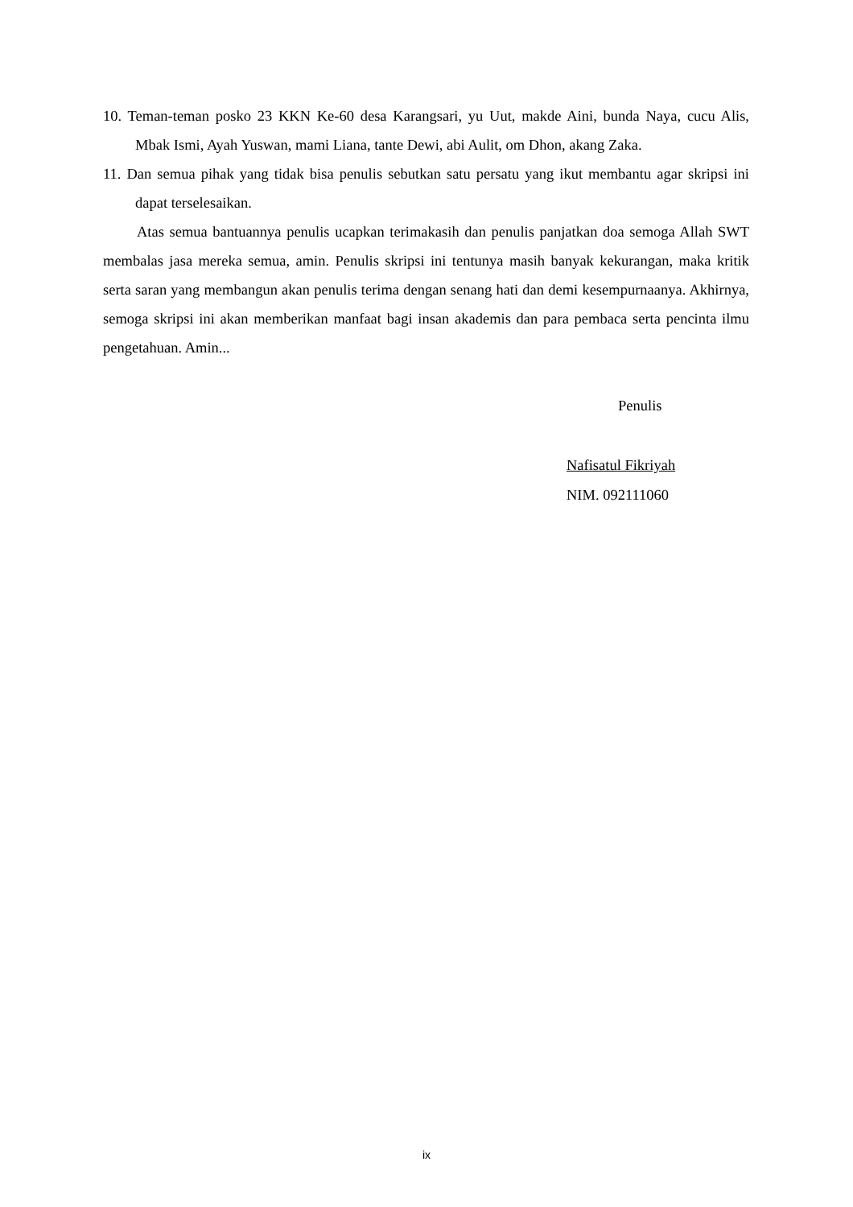10. Teman-teman posko 23 KKN Ke-60 desa Karangsari, yu Uut, makde Aini, bunda Naya, cucu Alis, Mbak Ismi, Ayah Yuswan, mami Liana, tante Dewi, abi Aulit, om Dhon, akang Zaka.
11. Dan semua pihak yang tidak bisa penulis sebutkan satu persatu yang ikut membantu agar skripsi ini dapat terselesaikan.
Atas semua bantuannya penulis ucapkan terimakasih dan penulis panjatkan doa semoga Allah SWT membalas jasa mereka semua, amin. Penulis skripsi ini tentunya masih banyak kekurangan, maka kritik serta saran yang membangun akan penulis terima dengan senang hati dan demi kesempurnaanya. Akhirnya, semoga skripsi ini akan memberikan manfaat bagi insan akademis dan para pembaca serta pencinta ilmu pengetahuan. Amin...
Penulis
Nafisatul Fikriyah
NIM. 092111060
ix